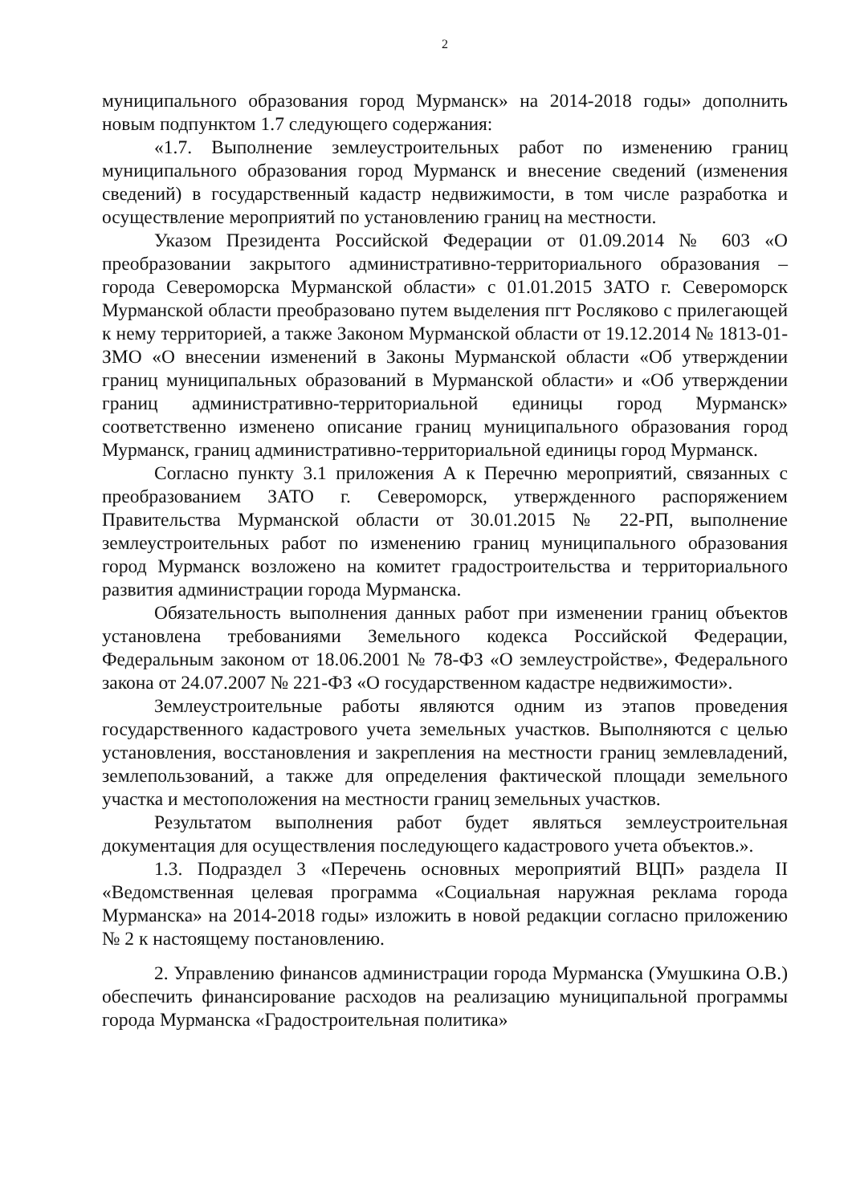2
муниципального образования город Мурманск» на 2014-2018 годы» дополнить новым подпунктом 1.7 следующего содержания:
«1.7. Выполнение землеустроительных работ по изменению границ муниципального образования город Мурманск и внесение сведений (изменения сведений) в государственный кадастр недвижимости, в том числе разработка и осуществление мероприятий по установлению границ на местности.
Указом Президента Российской Федерации от 01.09.2014 № 603 «О преобразовании закрытого административно-территориального образования – города Североморска Мурманской области» с 01.01.2015 ЗАТО г. Североморск Мурманской области преобразовано путем выделения пгт Росляково с прилегающей к нему территорией, а также Законом Мурманской области от 19.12.2014 № 1813-01-ЗМО «О внесении изменений в Законы Мурманской области «Об утверждении границ муниципальных образований в Мурманской области» и «Об утверждении границ административно-территориальной единицы город Мурманск» соответственно изменено описание границ муниципального образования город Мурманск, границ административно-территориальной единицы город Мурманск.
Согласно пункту 3.1 приложения А к Перечню мероприятий, связанных с преобразованием ЗАТО г. Североморск, утвержденного распоряжением Правительства Мурманской области от 30.01.2015 № 22-РП, выполнение землеустроительных работ по изменению границ муниципального образования город Мурманск возложено на комитет градостроительства и территориального развития администрации города Мурманска.
Обязательность выполнения данных работ при изменении границ объектов установлена требованиями Земельного кодекса Российской Федерации, Федеральным законом от 18.06.2001 № 78-ФЗ «О землеустройстве», Федерального закона от 24.07.2007 № 221-ФЗ «О государственном кадастре недвижимости».
Землеустроительные работы являются одним из этапов проведения государственного кадастрового учета земельных участков. Выполняются с целью установления, восстановления и закрепления на местности границ землевладений, землепользований, а также для определения фактической площади земельного участка и местоположения на местности границ земельных участков.
Результатом выполнения работ будет являться землеустроительная документация для осуществления последующего кадастрового учета объектов.».
1.3. Подраздел 3 «Перечень основных мероприятий ВЦП» раздела II «Ведомственная целевая программа «Социальная наружная реклама города Мурманска» на 2014-2018 годы» изложить в новой редакции согласно приложению № 2 к настоящему постановлению.
2. Управлению финансов администрации города Мурманска (Умушкина О.В.) обеспечить финансирование расходов на реализацию муниципальной программы города Мурманска «Градостроительная политика»